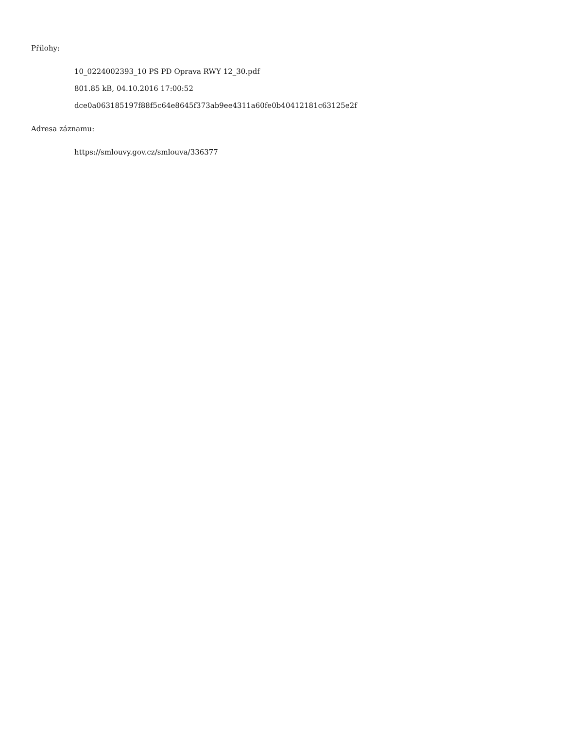Přílohy:
10_0224002393_10 PS PD Oprava RWY 12_30.pdf
801.85 kB, 04.10.2016 17:00:52
dce0a063185197f88f5c64e8645f373ab9ee4311a60fe0b40412181c63125e2f
Adresa záznamu:
https://smlouvy.gov.cz/smlouva/336377